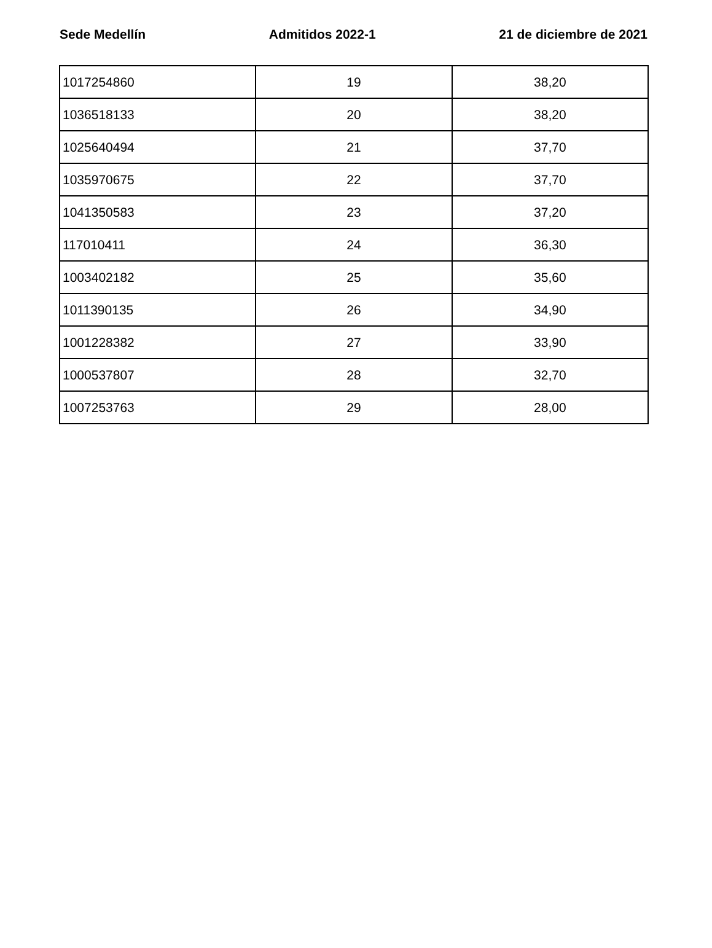Sede Medellín Admitidos 2022-1 21 de diciembre de 2021
| 1017254860 | 19 | 38,20 |
| 1036518133 | 20 | 38,20 |
| 1025640494 | 21 | 37,70 |
| 1035970675 | 22 | 37,70 |
| 1041350583 | 23 | 37,20 |
| 117010411 | 24 | 36,30 |
| 1003402182 | 25 | 35,60 |
| 1011390135 | 26 | 34,90 |
| 1001228382 | 27 | 33,90 |
| 1000537807 | 28 | 32,70 |
| 1007253763 | 29 | 28,00 |